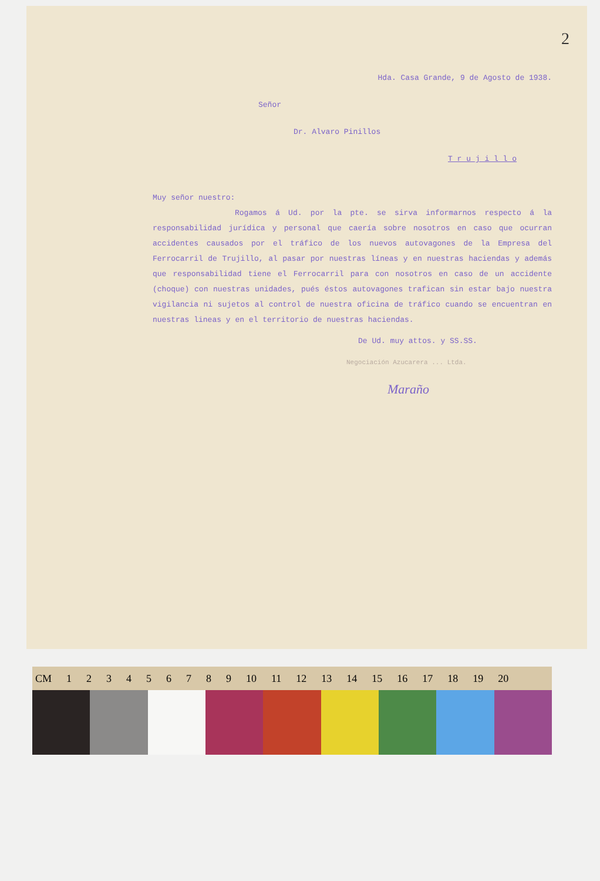2
Hda. Casa Grande, 9 de Agosto de 1938.
Señor
Dr. Alvaro Pinillos
T r u j i l l o
Muy señor nuestro:
Rogamos á Ud. por la pte. se sirva informarnos respecto á la responsabilidad jurídica y personal que caería sobre nosotros en caso que ocurran accidentes causados por el tráfico de los nuevos autovagones de la Empresa del Ferrocarril de Trujillo, al pasar por nuestras líneas y en nuestras haciendas y además que responsabilidad tiene el Ferrocarril para con nosotros en caso de un accidente (choque) con nuestras unidades, pués éstos autovagones trafican sin estar bajo nuestra vigilancia ni sujetos al control de nuestra oficina de tráfico cuando se encuentran en nuestras lineas y en el territorio de nuestras haciendas.
De Ud. muy attos. y SS.SS.
Negociación Azucarera ... Ltda.
Maraño
CM 123456789 10 11 12 13 14 15 16 17 18 19 20